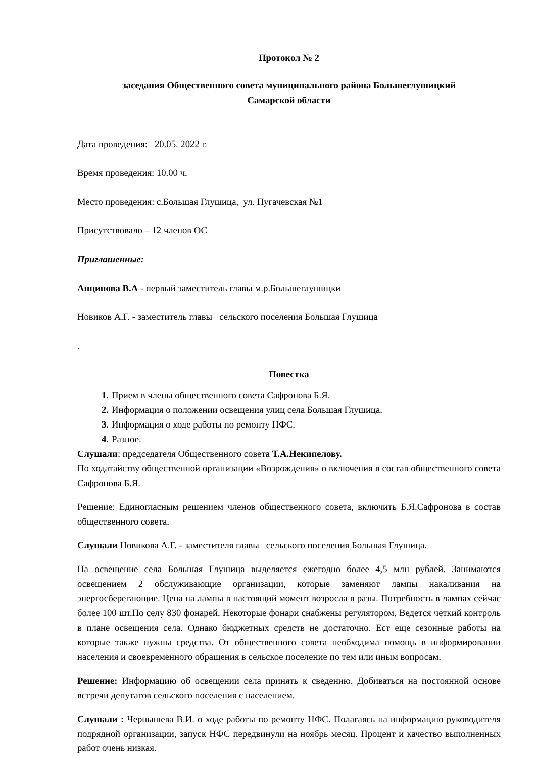Протокол № 2
заседания Общественного совета муниципального района Большеглушицкий
Самарской области
Дата проведения: 20.05. 2022 г.
Время проведения: 10.00 ч.
Место проведения: с.Большая Глушица, ул. Пугачевская №1
Присутствовало – 12 членов ОС
Приглашенные:
Анцинова В.А - первый заместитель главы м.р.Большеглушицки
Новиков А.Г. - заместитель главы сельского поселения Большая Глушица
.
Повестка
1. Прием в члены общественного совета Сафронова Б.Я.
2. Информация о положении освещения улиц села Большая Глушица.
3. Информация о ходе работы по ремонту НФС.
4. Разное.
Слушали: председателя Общественного совета Т.А.Некипелову.
По ходатайству общественной организации «Возрождения» о включения в состав общественного совета Сафронова Б.Я.
Решение: Единогласным решением членов общественного совета, включить Б.Я.Сафронова в состав общественного совета.
Слушали Новикова А.Г. - заместителя главы сельского поселения Большая Глушица.
На освещение села Большая Глушица выделяется ежегодно более 4,5 млн рублей. Занимаются освещением 2 обслуживающие организации, которые заменяют лампы накаливания на энергосберегающие. Цена на лампы в настоящий момент возросла в разы. Потребность в лампах сейчас более 100 шт.По селу 830 фонарей. Некоторые фонари снабжены регулятором. Ведется четкий контроль в плане освещения села. Однако бюджетных средств не достаточно. Ест еще сезонные работы на которые также нужны средства. От общественного совета необходима помощь в информировании населения и своевременного обращения в сельское поселение по тем или иным вопросам.
Решение: Информацию об освещении села принять к сведению. Добиваться на постоянной основе встречи депутатов сельского поселения с населением.
Слушали : Чернышева В.И. о ходе работы по ремонту НФС. Полагаясь на информацию руководителя подрядной организации, запуск НФС передвинули на ноябрь месяц. Процент и качество выполненных работ очень низкая.